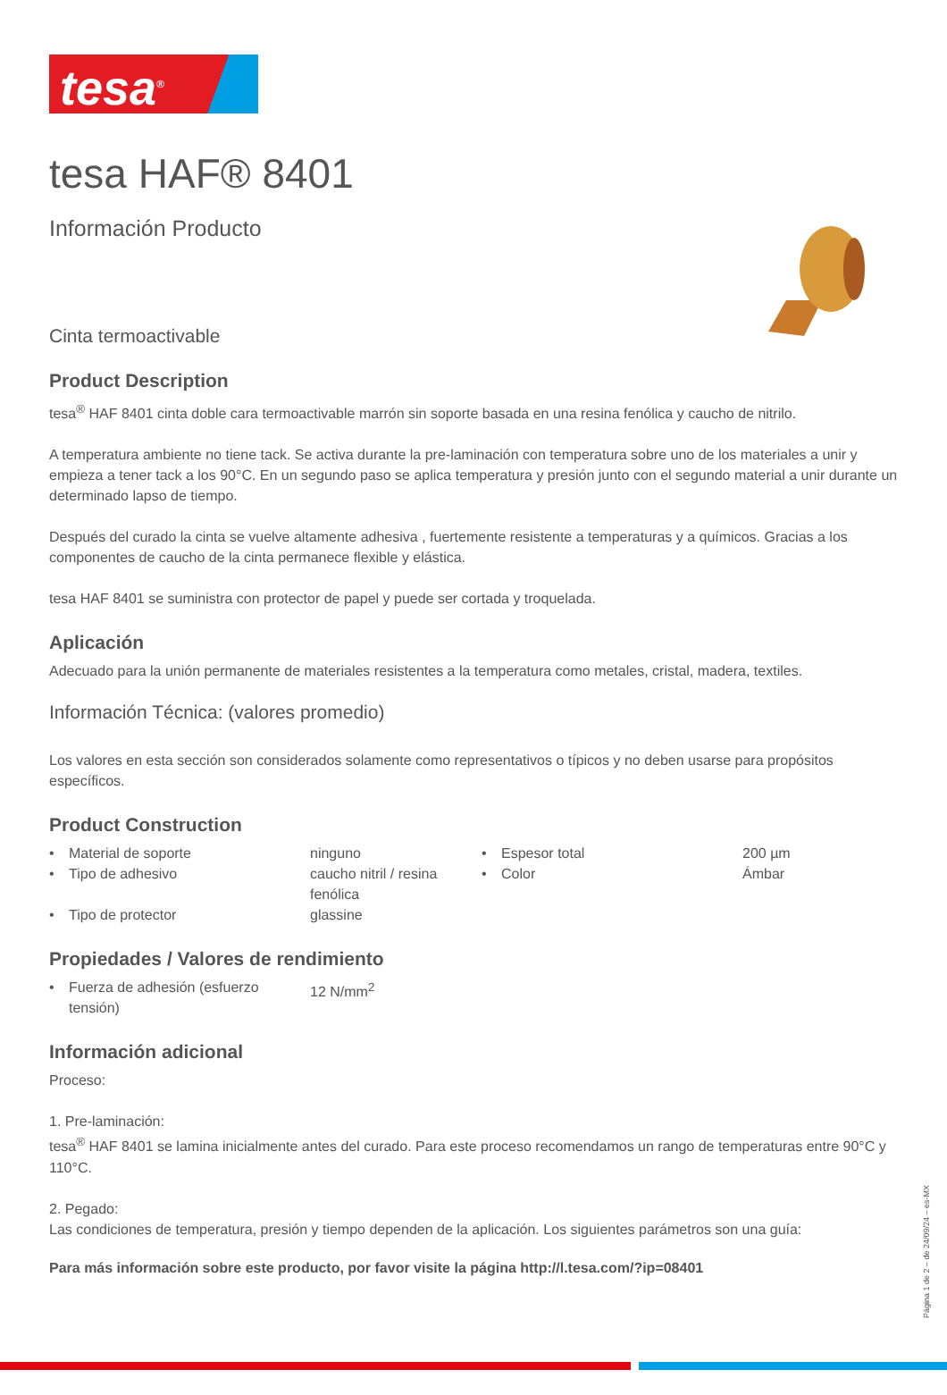tesa<sup>®</sup>
tesa HAF® 8401
Información Producto
Cinta termoactivable
Product Description
tesa<sup>®</sup> HAF 8401 cinta doble cara termoactivable marrón sin soporte basada en una resina fenólica y caucho de nitrilo.
A temperatura ambiente no tiene tack. Se activa durante la pre-laminación con temperatura sobre uno de los materiales a unir y empieza a tener tack a los 90°C. En un segundo paso se aplica temperatura y presión junto con el segundo material a unir durante un determinado lapso de tiempo.
Después del curado la cinta se vuelve altamente adhesiva , fuertemente resistente a temperaturas y a químicos. Gracias a los componentes de caucho de la cinta permanece flexible y elástica.
tesa HAF 8401 se suministra con protector de papel y puede ser cortada y troquelada.
Aplicación
Adecuado para la unión permanente de materiales resistentes a la temperatura como metales, cristal, madera, textiles.
Información Técnica: (valores promedio)
Los valores en esta sección son considerados solamente como representativos o típicos y no deben usarse para propósitos específicos.
Product Construction
| • | Material de soporte | ninguno | • | Espesor total | 200 µm |
| • | Tipo de adhesivo | caucho nitril / resina fenólica | • | Color | Ámbar |
| • | Tipo de protector | glassine | | | |
Propiedades / Valores de rendimiento
| • | Fuerza de adhesión (esfuerzo tensión) | 12 N/mm<sup>2</sup> |
Información adicional
Proceso:
1. Pre-laminación:
tesa<sup>®</sup> HAF 8401 se lamina inicialmente antes del curado. Para este proceso recomendamos un rango de temperaturas entre 90°C y 110°C.
2. Pegado:
Las condiciones de temperatura, presión y tiempo dependen de la aplicación. Los siguientes parámetros son una guía:
Para más información sobre este producto, por favor visite la página http://l.tesa.com/?ip=08401
Página 1 de 2 – de 24/09/24 – es-MX